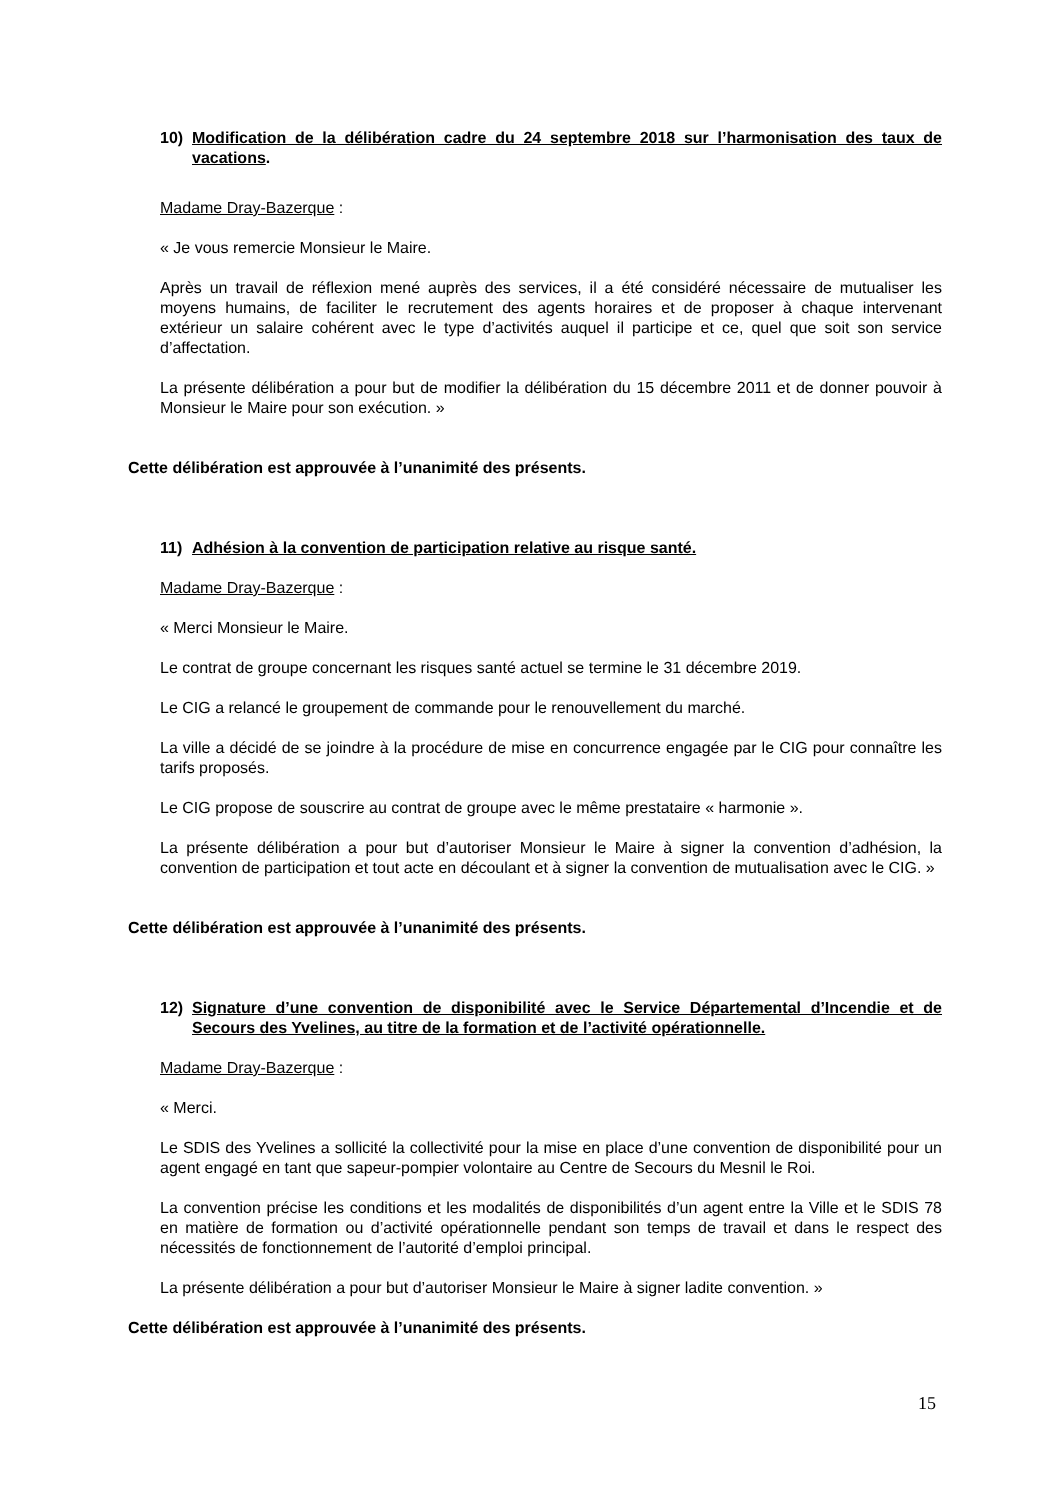10) Modification de la délibération cadre du 24 septembre 2018 sur l’harmonisation des taux de vacations.
Madame Dray-Bazerque :
« Je vous remercie Monsieur le Maire.
Après un travail de réflexion mené auprès des services, il a été considéré nécessaire de mutualiser les moyens humains, de faciliter le recrutement des agents horaires et de proposer à chaque intervenant extérieur un salaire cohérent avec le type d’activités auquel il participe et ce, quel que soit son service d’affectation.
La présente délibération a pour but de modifier la délibération du 15 décembre 2011 et de donner pouvoir à Monsieur le Maire pour son exécution. »
Cette délibération est approuvée à l’unanimité des présents.
11) Adhésion à la convention de participation relative au risque santé.
Madame Dray-Bazerque :
« Merci Monsieur le Maire.
Le contrat de groupe concernant les risques santé actuel se termine le 31 décembre 2019.
Le CIG a relancé le groupement de commande pour le renouvellement du marché.
La ville a décidé de se joindre à la procédure de mise en concurrence engagée par le CIG pour connaître les tarifs proposés.
Le CIG propose de souscrire au contrat de groupe avec le même prestataire « harmonie ».
La présente délibération a pour but d’autoriser Monsieur le Maire à signer la convention d’adhésion, la convention de participation et tout acte en découlant et à signer la convention de mutualisation avec le CIG. »
Cette délibération est approuvée à l’unanimité des présents.
12) Signature d’une convention de disponibilité avec le Service Départemental d’Incendie et de Secours des Yvelines, au titre de la formation et de l’activité opérationnelle.
Madame Dray-Bazerque :
« Merci.
Le SDIS des Yvelines a sollicité la collectivité pour la mise en place d’une convention de disponibilité pour un agent engagé en tant que sapeur-pompier volontaire au Centre de Secours du Mesnil le Roi.
La convention précise les conditions et les modalités de disponibilités d’un agent entre la Ville et le SDIS 78 en matière de formation ou d’activité opérationnelle pendant son temps de travail et dans le respect des nécessités de fonctionnement de l’autorité d’emploi principal.
La présente délibération a pour but d’autoriser Monsieur le Maire à signer ladite convention. »
Cette délibération est approuvée à l’unanimité des présents.
15